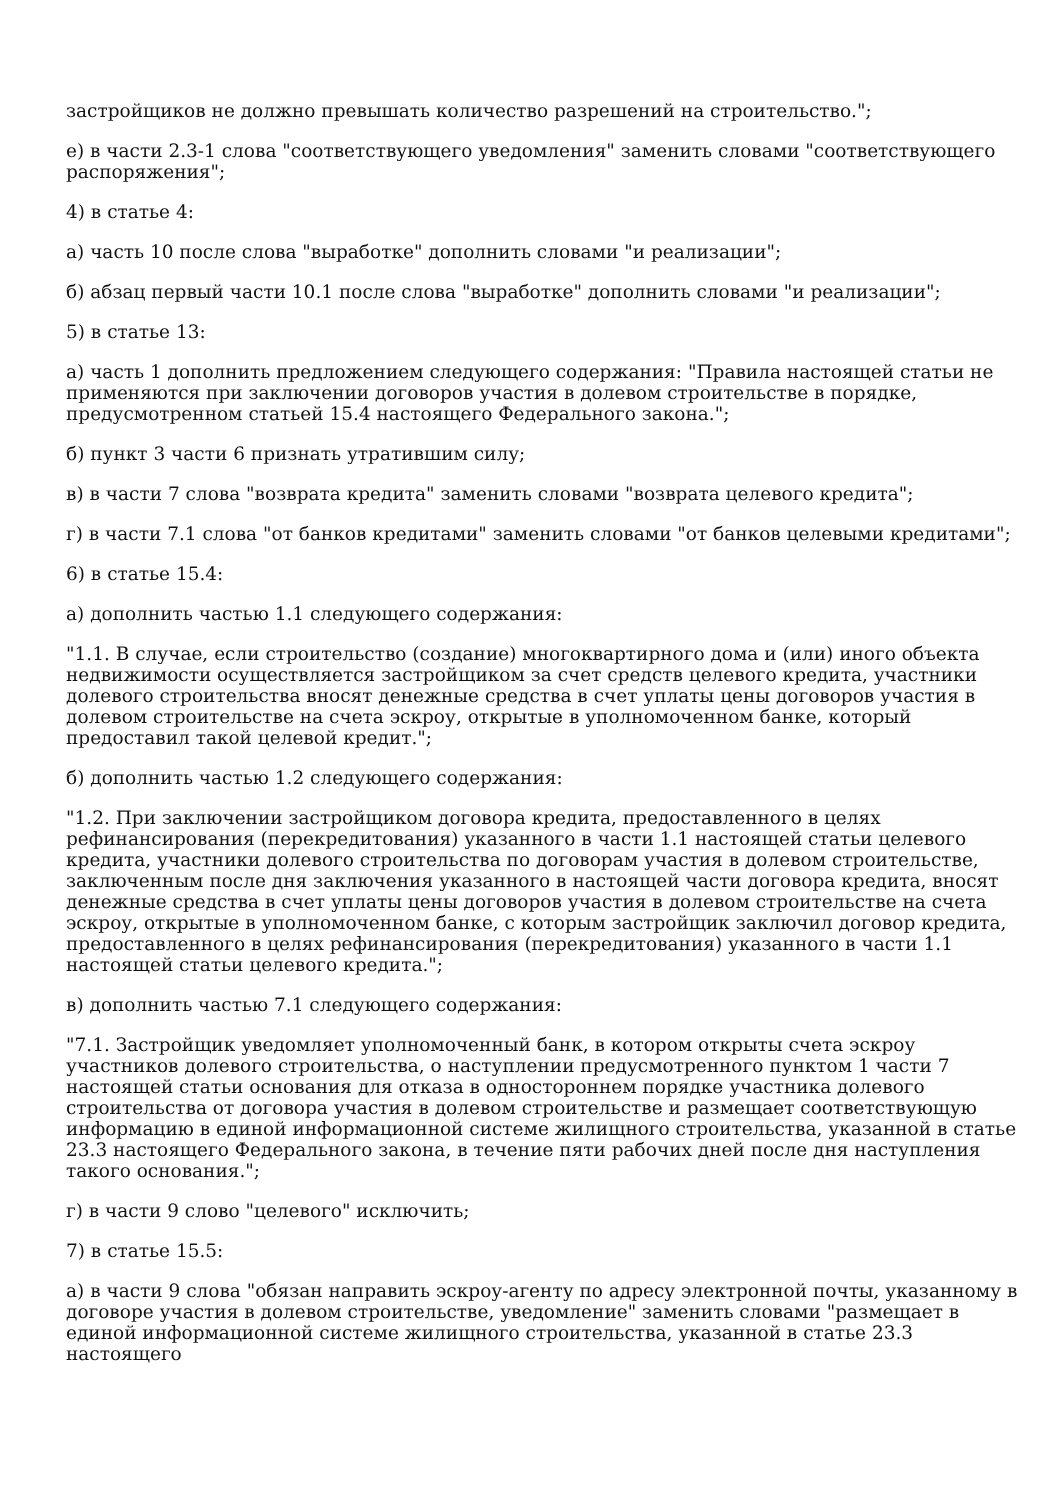застройщиков не должно превышать количество разрешений на строительство.";
е) в части 2.3-1 слова "соответствующего уведомления" заменить словами "соответствующего распоряжения";
4) в статье 4:
а) часть 10 после слова "выработке" дополнить словами "и реализации";
б) абзац первый части 10.1 после слова "выработке" дополнить словами "и реализации";
5) в статье 13:
а) часть 1 дополнить предложением следующего содержания: "Правила настоящей статьи не применяются при заключении договоров участия в долевом строительстве в порядке, предусмотренном статьей 15.4 настоящего Федерального закона.";
б) пункт 3 части 6 признать утратившим силу;
в) в части 7 слова "возврата кредита" заменить словами "возврата целевого кредита";
г) в части 7.1 слова "от банков кредитами" заменить словами "от банков целевыми кредитами";
6) в статье 15.4:
а) дополнить частью 1.1 следующего содержания:
"1.1. В случае, если строительство (создание) многоквартирного дома и (или) иного объекта недвижимости осуществляется застройщиком за счет средств целевого кредита, участники долевого строительства вносят денежные средства в счет уплаты цены договоров участия в долевом строительстве на счета эскроу, открытые в уполномоченном банке, который предоставил такой целевой кредит.";
б) дополнить частью 1.2 следующего содержания:
"1.2. При заключении застройщиком договора кредита, предоставленного в целях рефинансирования (перекредитования) указанного в части 1.1 настоящей статьи целевого кредита, участники долевого строительства по договорам участия в долевом строительстве, заключенным после дня заключения указанного в настоящей части договора кредита, вносят денежные средства в счет уплаты цены договоров участия в долевом строительстве на счета эскроу, открытые в уполномоченном банке, с которым застройщик заключил договор кредита, предоставленного в целях рефинансирования (перекредитования) указанного в части 1.1 настоящей статьи целевого кредита.";
в) дополнить частью 7.1 следующего содержания:
"7.1. Застройщик уведомляет уполномоченный банк, в котором открыты счета эскроу участников долевого строительства, о наступлении предусмотренного пунктом 1 части 7 настоящей статьи основания для отказа в одностороннем порядке участника долевого строительства от договора участия в долевом строительстве и размещает соответствующую информацию в единой информационной системе жилищного строительства, указанной в статье 23.3 настоящего Федерального закона, в течение пяти рабочих дней после дня наступления такого основания.";
г) в части 9 слово "целевого" исключить;
7) в статье 15.5:
а) в части 9 слова "обязан направить эскроу-агенту по адресу электронной почты, указанному в договоре участия в долевом строительстве, уведомление" заменить словами "размещает в единой информационной системе жилищного строительства, указанной в статье 23.3 настоящего